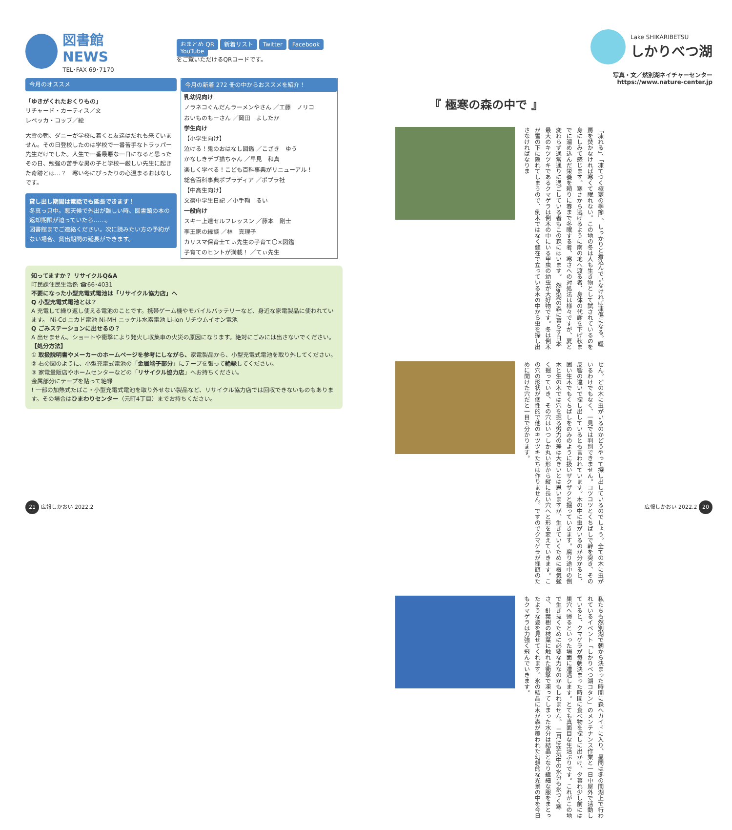図書館NEWS
TEL･FAX 69･7170
おまとめ QR 新着リスト Twitter Facebook YouTube
をご覧いただけるQRコードです。
今月のオススメ
「ゆきがくれたおくりもの」
リチャード・カーティス／文
レベッカ・コッブ／絵
大雪の朝、ダニーが学校に着くと友達はだれも来ていません。その日登校したのは学校で一番苦手なトラッパー先生だけでした。人生で一番最悪な一日になると思ったその日、勉強の苦手な男の子と学校一厳しい先生に起きた奇跡とは…？　寒い冬にぴったりの心温まるおはなしです。
貸し出し期間は電話でも延長できます！
冬真っ只中。悪天候で外出が難しい時、図書館の本の返却期限が迫っていたら……。
図書館までご連絡ください。次に読みたい方の予約がない場合、貸出期間の延長ができます。
今月の新着 272 冊の中からおススメを紹介！
乳幼児向け
ノラネコぐんだんラーメンやさん ／工藤　ノリコ
おいものもーさん ／岡田　よしたか
学生向け
【小学生向け】
泣ける！鬼のおはなし図鑑 ／こざき　ゆう
かなしきデブ猫ちゃん ／早見　和真
楽しく学べる！こども百科事典がリニューアル！
総合百科事典ポプラディア ／ポプラ社
【中高生向け】
文豪中学生日記 ／小手鞠　るい
一般向け
スキー上達セルフレッスン ／藤本　剛士
李王家の縁談 ／林　真理子
カリスマ保育士てぃ先生の子育て〇×図鑑
子育てのヒントが満載！ ／てぃ先生
知ってますか？ リサイクルQ&A
町民課住民生活係 ☎66･4031
不要になった小型充電式電池は「リサイクル協力店」へ
Q 小型充電式電池とは？
A 充電して繰り返し使える電池のことです。携帯ゲーム機やモバイルバッテリーなど、身近な家電製品に使われています。 Ni-Cd ニカド電池 Ni-MH ニッケル水素電池 Li-ion リチウムイオン電池
Q ごみステーションに出せるの？
A 出せません。ショートや衝撃により発火し収集車の火災の原因になります。絶対にごみには出さないでください。
【処分方法】
① 取扱説明書やメーカーのホームページを参考にしながら、家電製品から、小型充電式電池を取り外してください。
② 右の図のように、小型充電式電池の「金属端子部分」にテープを張って絶縁してください。
③ 家電量販店やホームセンターなどの「リサイクル協力店」へお持ちください。
金属部分にテープを貼って絶縁
! 一部の加熱式たばこ・小型充電式電池を取り外せない製品など、リサイクル協力店では回収できないものもあります。その場合はひまわりセンター（元町4丁目）までお持ちください。
Lake SHIKARIBETSU
しかりべつ湖
写真・文／然別湖ネイチャーセンター
https://www.nature-center.jp
『 極寒の森の中で 』
「凍れる」、「凍てつく極寒の季節」。しっかりと着込んでいなければ凍傷になる。暖房を焚かなければ寒くて眠れない。この地の冬は人も生き物として試されているのを身にしみて感じます。寒さから逃げるように南の地へ渡る者、身体の代謝を下げ秋までに溜め込んだ栄養を頼りに春まで冬眠する者、寒さへの対処法は様々ですが、夏と変わらず通常通りに過ごしている者もこの森にはいます。　然別湖の森に暮らす日本最大のキツツキであるクマゲラは倒木の中にいる甲虫の幼虫が大好物です。冬は倒木が雪の下に隠れてしまうので、倒木ではなく健在で立っている木の中から虫を探し出さなければなりま
せん。どの木に虫がいるのかどうやって探し出しているのでしょう。全ての木に虫がいるわけでもなく、一見では判別できません。コツコツとくちばしで幹を突き、その反響の違いで探し出しているとも言われています。木の中に虫がいるのが分かると、固い生木でもくちばしをのみのように扱いザクザクと掘っていきます。腐り途中の倒木と生の木では穴を掘る労力の差は大きいとは思いますが、生きていくために根気強く掘っていき、その穴はいつしか丸い形から縦に長い穴へと形を変えていきます。この穴の形状が個性的で他のキツツキたちは作りません。ですのでクマゲラが採餌のために開けた穴だと一目で分かります。
私たちも然別湖で朝から決まった時間に森へガイドに入り、昼間は冬の間湖上で行われているイベント「しかりべつ湖コタン」のメンテナンス作業と一日中屋外で活動していると、クマゲラが毎朝決まった時間に食べ物を探しに出かけ、夕暮れ少し前には巣穴へ帰るといった場面に遭遇します。とても真面目な生活ぶりです。これがこの地で生き抜くために必要な力なのかもしれません。　二月は空気中の水分も氷つく寒さ、針葉樹の枝葉に触れた衝撃で凍ってしまった水分は結晶となり繊細な服をまとったような姿を見せてくれます。氷の結晶に木が森が覆われた幻想的な光景の中を今日もクマゲラは力強く飛んでいきます。
21 広報しかおい 2022.2 広報しかおい 2022.2 20